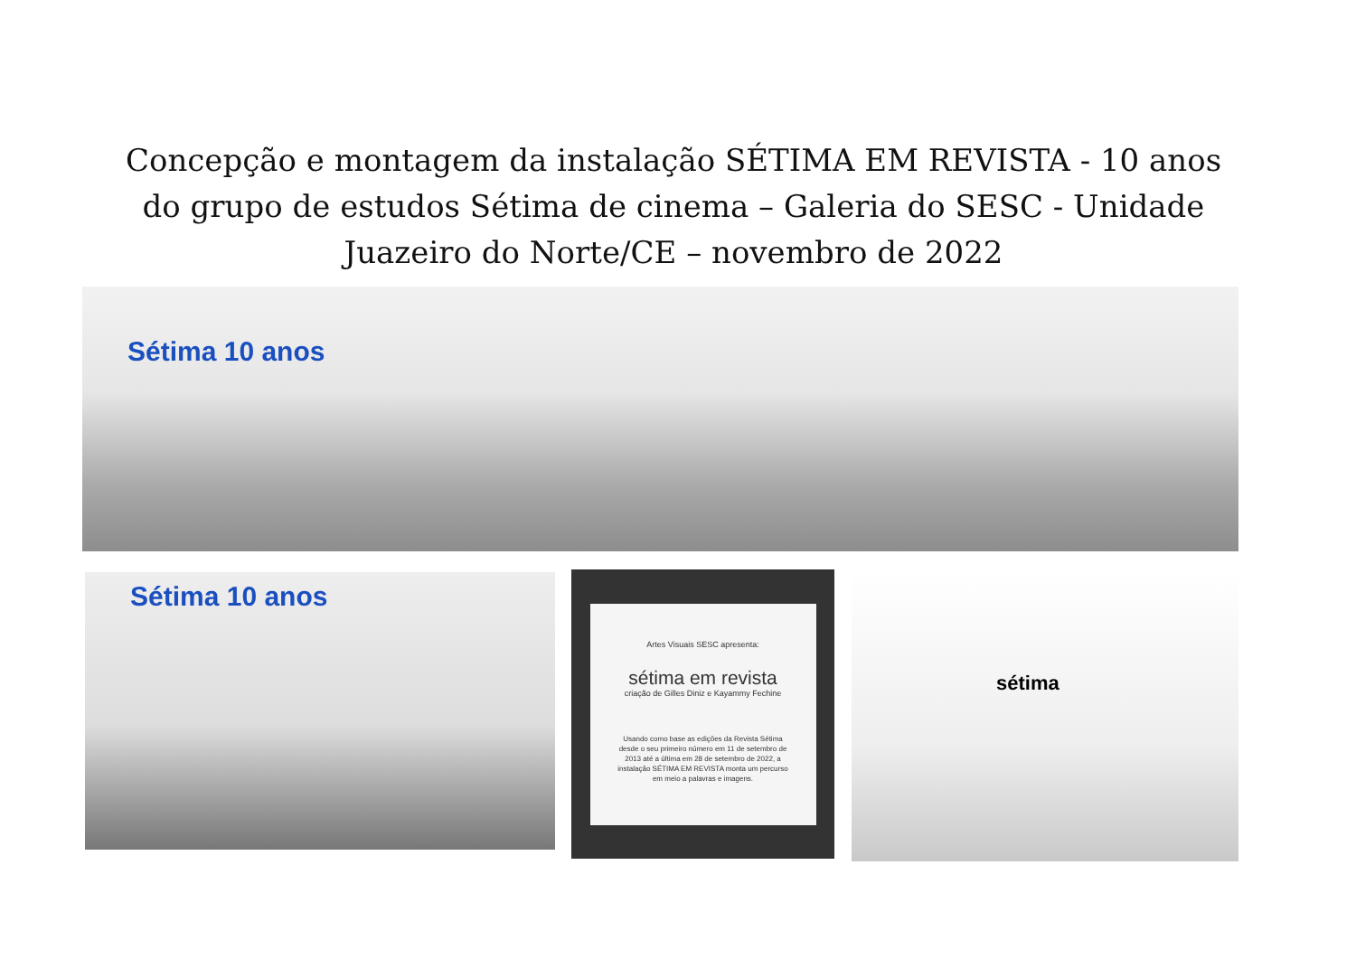Concepção e montagem da instalação SÉTIMA EM REVISTA - 10 anos do grupo de estudos Sétima de cinema – Galeria do SESC - Unidade Juazeiro do Norte/CE – novembro de 2022
Sétima 10 anos
Sétima 10 anos
Artes Visuais SESC apresenta:
sétima em revista
criação de Gilles Diniz e Kayammy Fechine
Usando como base as edições da Revista Sétima desde o seu primeiro número em 11 de setembro de 2013 até a última em 28 de setembro de 2022, a instalação SÉTIMA EM REVISTA monta um percurso em meio a palavras e imagens.
sétima